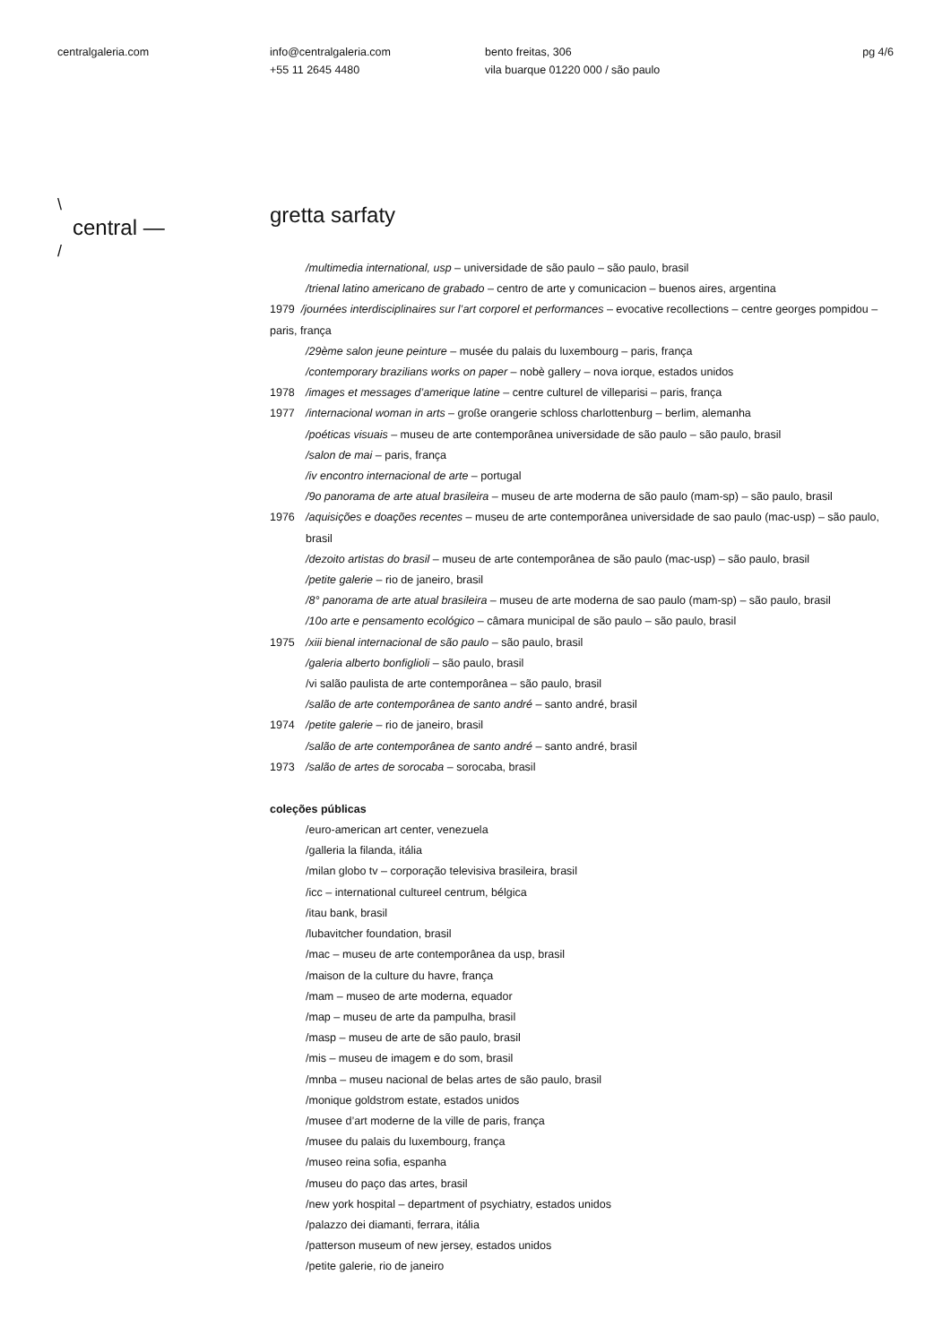centralgaleria.com info@centralgaleria.com
+55 11 2645 4480
bento freitas, 306
vila buarque 01220 000 / são paulo
pg 4/6
\
central —
/
gretta sarfaty
/multimedia international, usp – universidade de são paulo – são paulo, brasil
/trienal latino americano de grabado – centro de arte y comunicacion – buenos aires, argentina
1979 /journées interdisciplinaires sur l’art corporel et performances – evocative recollections – centre georges pompidou – paris, frança
/29ème salon jeune peinture – musée du palais du luxembourg – paris, frança
/contemporary brazilians works on paper – nobè gallery – nova iorque, estados unidos
1978 /images et messages d’amerique latine – centre culturel de villeparisi – paris, frança
1977 /internacional woman in arts – große orangerie schloss charlottenburg – berlim, alemanha
/poéticas visuais – museu de arte contemporânea universidade de são paulo – são paulo, brasil
/salon de mai – paris, frança
/iv encontro internacional de arte – portugal
/9o panorama de arte atual brasileira – museu de arte moderna de são paulo (mam-sp) – são paulo, brasil
1976 /aquisições e doações recentes – museu de arte contemporânea universidade de sao paulo (mac-usp) – são paulo, brasil
/dezoito artistas do brasil – museu de arte contemporânea de são paulo (mac-usp) – são paulo, brasil
/petite galerie – rio de janeiro, brasil
/8° panorama de arte atual brasileira – museu de arte moderna de sao paulo (mam-sp) – são paulo, brasil
/10o arte e pensamento ecológico – câmara municipal de são paulo – são paulo, brasil
1975 /xiii bienal internacional de são paulo – são paulo, brasil
/galeria alberto bonfiglioli – são paulo, brasil
/vi salão paulista de arte contemporânea – são paulo, brasil
/salão de arte contemporânea de santo andré – santo andré, brasil
1974 /petite galerie – rio de janeiro, brasil
/salão de arte contemporânea de santo andré – santo andré, brasil
1973 /salão de artes de sorocaba – sorocaba, brasil
coleções públicas
/euro-american art center, venezuela
/galleria la filanda, itália
/milan globo tv – corporação televisiva brasileira, brasil
/icc – international cultureel centrum, bélgica
/itau bank, brasil
/lubavitcher foundation, brasil
/mac – museu de arte contemporânea da usp, brasil
/maison de la culture du havre, frança
/mam – museo de arte moderna, equador
/map – museu de arte da pampulha, brasil
/masp – museu de arte de são paulo, brasil
/mis – museu de imagem e do som, brasil
/mnba – museu nacional de belas artes de são paulo, brasil
/monique goldstrom estate, estados unidos
/musee d’art moderne de la ville de paris, frança
/musee du palais du luxembourg, frança
/museo reina sofia, espanha
/museu do paço das artes, brasil
/new york hospital – department of psychiatry, estados unidos
/palazzo dei diamanti, ferrara, itália
/patterson museum of new jersey, estados unidos
/petite galerie, rio de janeiro